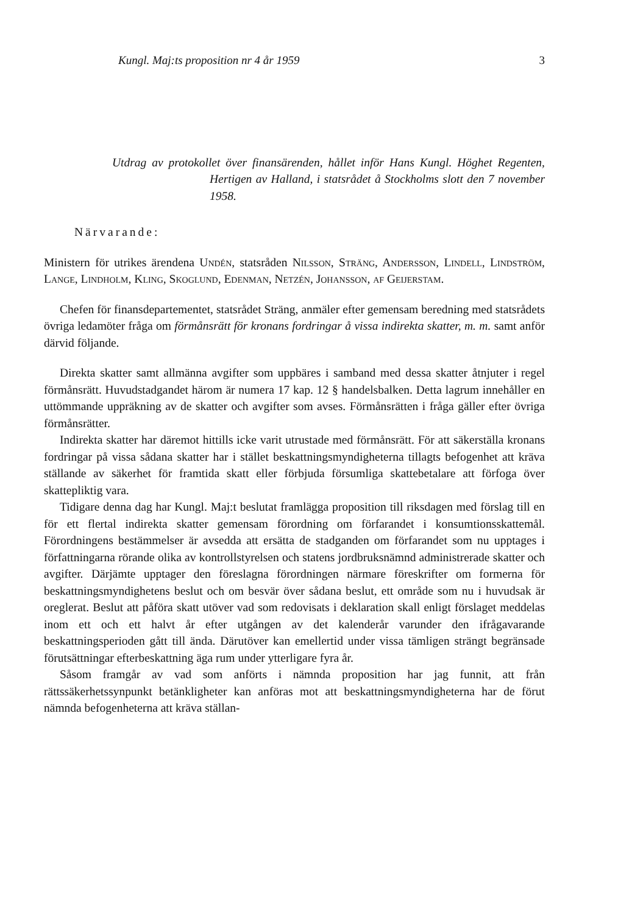Kungl. Maj:ts proposition nr 4 år 1959 3
Utdrag av protokollet över finansärenden, hållet inför Hans Kungl. Höghet Regenten, Hertigen av Halland, i statsrådet å Stockholms slott den 7 november 1958.
Närvarande:
Ministern för utrikes ärendena Undén, statsråden Nilsson, Sträng, Andersson, Lindell, Lindström, Lange, Lindholm, Kling, Skoglund, Edenman, Netzén, Johansson, af Geijerstam.
Chefen för finansdepartementet, statsrådet Sträng, anmäler efter gemensam beredning med statsrådets övriga ledamöter fråga om förmånsrätt för kronans fordringar å vissa indirekta skatter, m. m. samt anför därvid följande.
Direkta skatter samt allmänna avgifter som uppbäres i samband med dessa skatter åtnjuter i regel förmånsrätt. Huvudstadgandet härom är numera 17 kap. 12 § handelsbalken. Detta lagrum innehåller en uttömmande uppräkning av de skatter och avgifter som avses. Förmånsrätten i fråga gäller efter övriga förmånsrätter.
Indirekta skatter har däremot hittills icke varit utrustade med förmånsrätt. För att säkerställa kronans fordringar på vissa sådana skatter har i stället beskattningsmyndigheterna tillagts befogenhet att kräva ställande av säkerhet för framtida skatt eller förbjuda försumliga skattebetalare att förfoga över skattepliktig vara.
Tidigare denna dag har Kungl. Maj:t beslutat framlägga proposition till riksdagen med förslag till en för ett flertal indirekta skatter gemensam förordning om förfarandet i konsumtionsskattemål. Förordningens bestämmelser är avsedda att ersätta de stadganden om förfarandet som nu upptages i författningarna rörande olika av kontrollstyrelsen och statens jordbruksnämnd administrerade skatter och avgifter. Därjämte upptager den föreslagna förordningen närmare föreskrifter om formerna för beskattningsmyndighetens beslut och om besvär över sådana beslut, ett område som nu i huvudsak är oreglerat. Beslut att påföra skatt utöver vad som redovisats i deklaration skall enligt förslaget meddelas inom ett och ett halvt år efter utgången av det kalenderår varunder den ifrågavarande beskattningsperioden gått till ända. Därutöver kan emellertid under vissa tämligen strängt begränsade förutsättningar efterbeskattning äga rum under ytterligare fyra år.
Såsom framgår av vad som anförts i nämnda proposition har jag funnit, att från rättssäkerhetssynpunkt betänkligheter kan anföras mot att beskattningsmyndigheterna har de förut nämnda befogenheterna att kräva ställan-